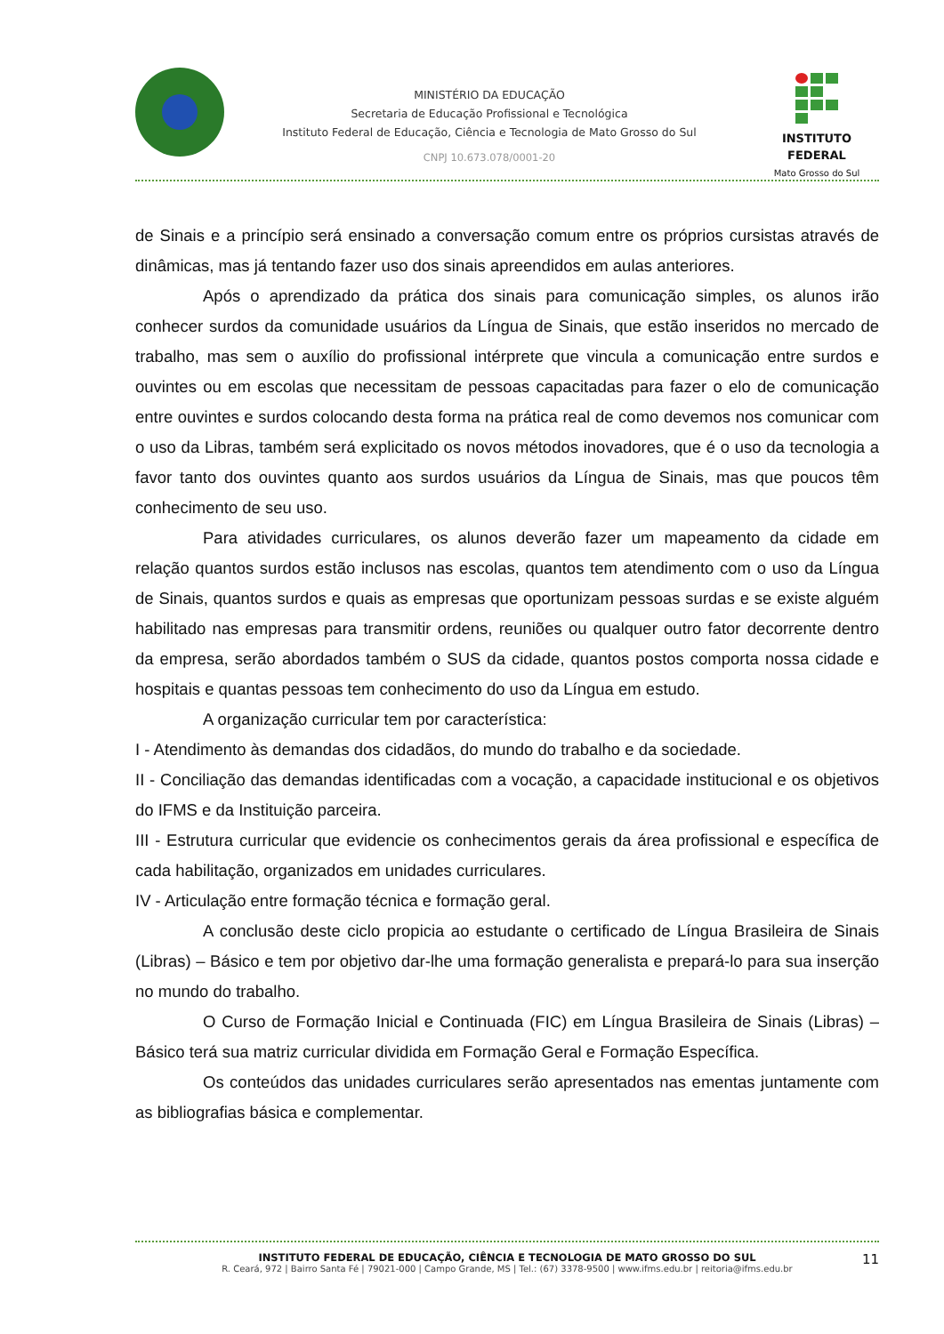MINISTÉRIO DA EDUCAÇÃO
Secretaria de Educação Profissional e Tecnológica
Instituto Federal de Educação, Ciência e Tecnologia de Mato Grosso do Sul
CNPJ 10.673.078/0001-20
INSTITUTO FEDERAL
Mato Grosso do Sul
de Sinais e a princípio será ensinado a conversação comum entre os próprios cursistas através de dinâmicas, mas já tentando fazer uso dos sinais apreendidos em aulas anteriores.
Após o aprendizado da prática dos sinais para comunicação simples, os alunos irão conhecer surdos da comunidade usuários da Língua de Sinais, que estão inseridos no mercado de trabalho, mas sem o auxílio do profissional intérprete que vincula a comunicação entre surdos e ouvintes ou em escolas que necessitam de pessoas capacitadas para fazer o elo de comunicação entre ouvintes e surdos colocando desta forma na prática real de como devemos nos comunicar com o uso da Libras, também será explicitado os novos métodos inovadores, que é o uso da tecnologia a favor tanto dos ouvintes quanto aos surdos usuários da Língua de Sinais, mas que poucos têm conhecimento de seu uso.
Para atividades curriculares, os alunos deverão fazer um mapeamento da cidade em relação quantos surdos estão inclusos nas escolas, quantos tem atendimento com o uso da Língua de Sinais, quantos surdos e quais as empresas que oportunizam pessoas surdas e se existe alguém habilitado nas empresas para transmitir ordens, reuniões ou qualquer outro fator decorrente dentro da empresa, serão abordados também o SUS da cidade, quantos postos comporta nossa cidade e hospitais e quantas pessoas tem conhecimento do uso da Língua em estudo.
A organização curricular tem por característica:
I - Atendimento às demandas dos cidadãos, do mundo do trabalho e da sociedade.
II - Conciliação das demandas identificadas com a vocação, a capacidade institucional e os objetivos do IFMS e da Instituição parceira.
III - Estrutura curricular que evidencie os conhecimentos gerais da área profissional e específica de cada habilitação, organizados em unidades curriculares.
IV - Articulação entre formação técnica e formação geral.
A conclusão deste ciclo propicia ao estudante o certificado de Língua Brasileira de Sinais (Libras) – Básico e tem por objetivo dar-lhe uma formação generalista e prepará-lo para sua inserção no mundo do trabalho.
O Curso de Formação Inicial e Continuada (FIC) em Língua Brasileira de Sinais (Libras) – Básico terá sua matriz curricular dividida em Formação Geral e Formação Específica.
Os conteúdos das unidades curriculares serão apresentados nas ementas juntamente com as bibliografias básica e complementar.
INSTITUTO FEDERAL DE EDUCAÇÃO, CIÊNCIA E TECNOLOGIA DE MATO GROSSO DO SUL
R. Ceará, 972 | Bairro Santa Fé | 79021-000 | Campo Grande, MS | Tel.: (67) 3378-9500 | www.ifms.edu.br | reitoria@ifms.edu.br
11